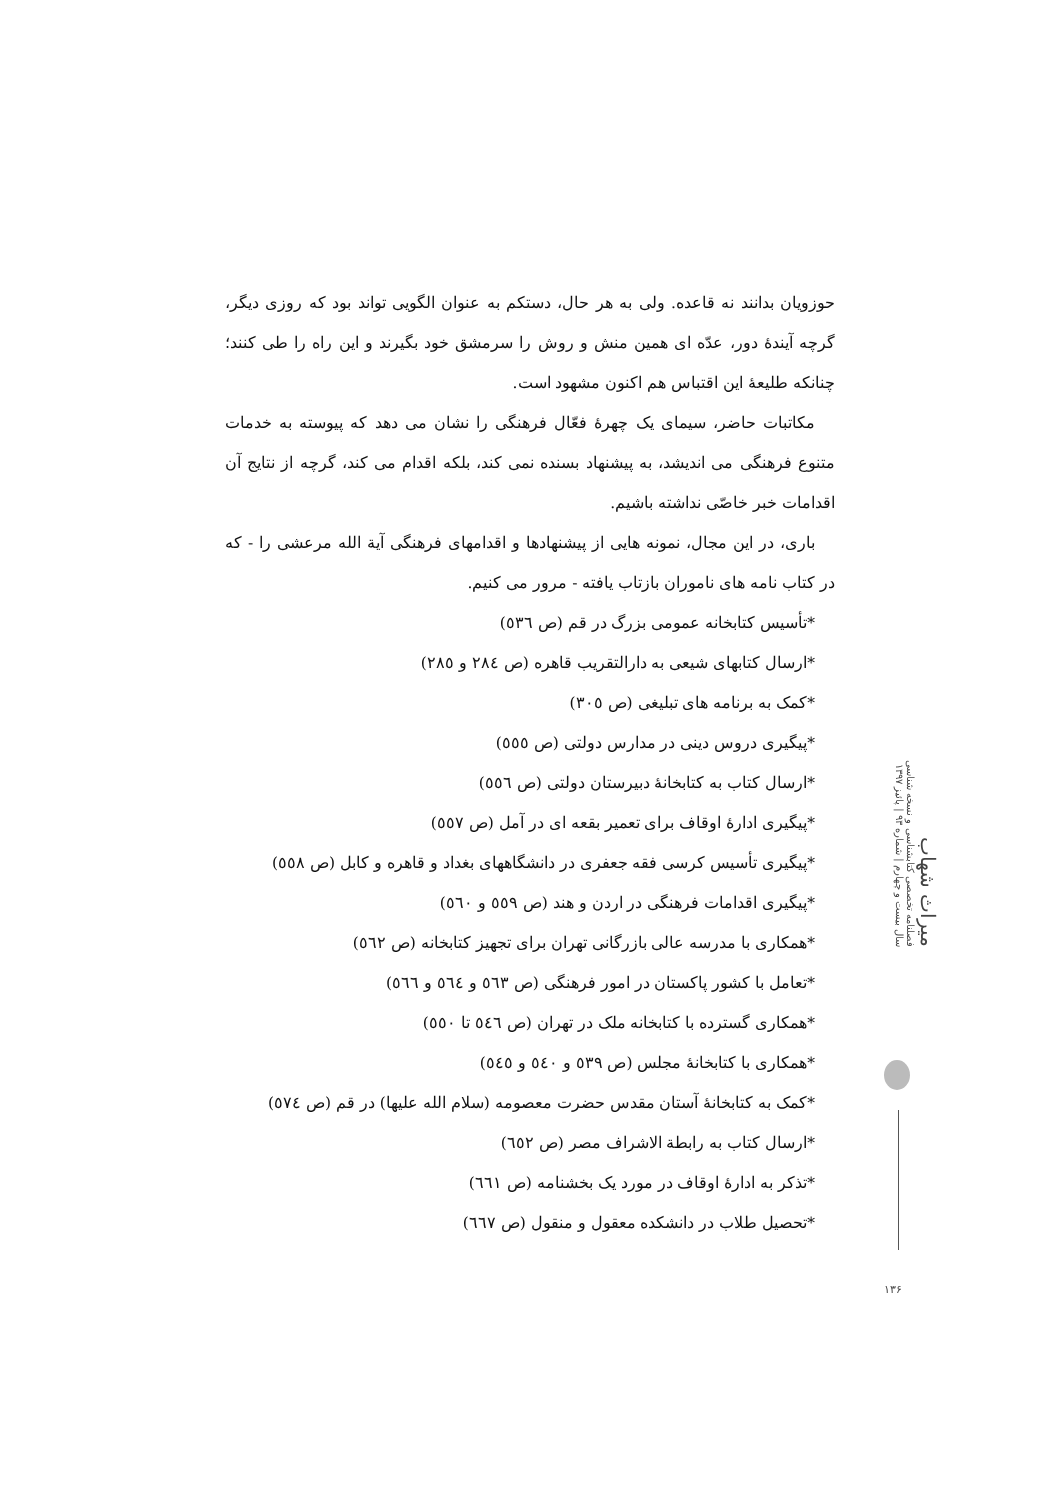حوزویان بدانند نه قاعده. ولی به هر حال، دستکم به عنوان الگویی تواند بود که روزی دیگر، گرچه آیندهٔ دور، عدّه ای همین منش و روش را سرمشق خود بگیرند و این راه را طی کنند؛ چنانکه طلیعهٔ این اقتباس هم اکنون مشهود است.
مکاتبات حاضر، سیمای یک چهرهٔ فعّال فرهنگی را نشان می دهد که پیوسته به خدمات متنوع فرهنگی می اندیشد، به پیشنهاد بسنده نمی کند، بلکه اقدام می کند، گرچه از نتایج آن اقدامات خبر خاصّی نداشته باشیم.
باری، در این مجال، نمونه هایی از پیشنهادها و اقدامهای فرهنگی آیة الله مرعشی را - که در کتاب نامه های ناموران بازتاب یافته - مرور می کنیم.
*تأسیس کتابخانه عمومی بزرگ در قم (ص ٥٣٦)
*ارسال کتابهای شیعی به دارالتقریب قاهره (ص ٢٨٤ و ٢٨٥)
*کمک به برنامه های تبلیغی (ص ٣٠٥)
*پیگیری دروس دینی در مدارس دولتی (ص ٥٥٥)
*ارسال کتاب به کتابخانهٔ دبیرستان دولتی (ص ٥٥٦)
*پیگیری ادارهٔ اوقاف برای تعمیر بقعه ای در آمل (ص ٥٥٧)
*پیگیری تأسیس کرسی فقه جعفری در دانشگاههای بغداد و قاهره و کابل (ص ٥٥٨)
*پیگیری اقدامات فرهنگی در اردن و هند (ص ٥٥٩ و ٥٦٠)
*همکاری با مدرسه عالی بازرگانی تهران برای تجهیز کتابخانه (ص ٥٦٢)
*تعامل با کشور پاکستان در امور فرهنگی (ص ٥٦٣ و ٥٦٤ و ٥٦٦)
*همکاری گسترده با کتابخانه ملک در تهران (ص ٥٤٦ تا ٥٥٠)
*همکاری با کتابخانهٔ مجلس (ص ٥٣٩ و ٥٤٠ و ٥٤٥)
*کمک به کتابخانهٔ آستان مقدس حضرت معصومه (سلام الله علیها) در قم (ص ٥٧٤)
*ارسال کتاب به رابطة الاشراف مصر (ص ٦٥٢)
*تذکر به ادارهٔ اوقاف در مورد یک بخشنامه (ص ٦٦١)
*تحصیل طلاب در دانشکده معقول و منقول (ص ٦٦٧)
میراث شهاب
فصلنامه تخصصی کتابشناسی و نسخه شناسی
سال بیست و چهارم | شماره ۹۳ | پائیز ۱۳۹۷
۱۳۶